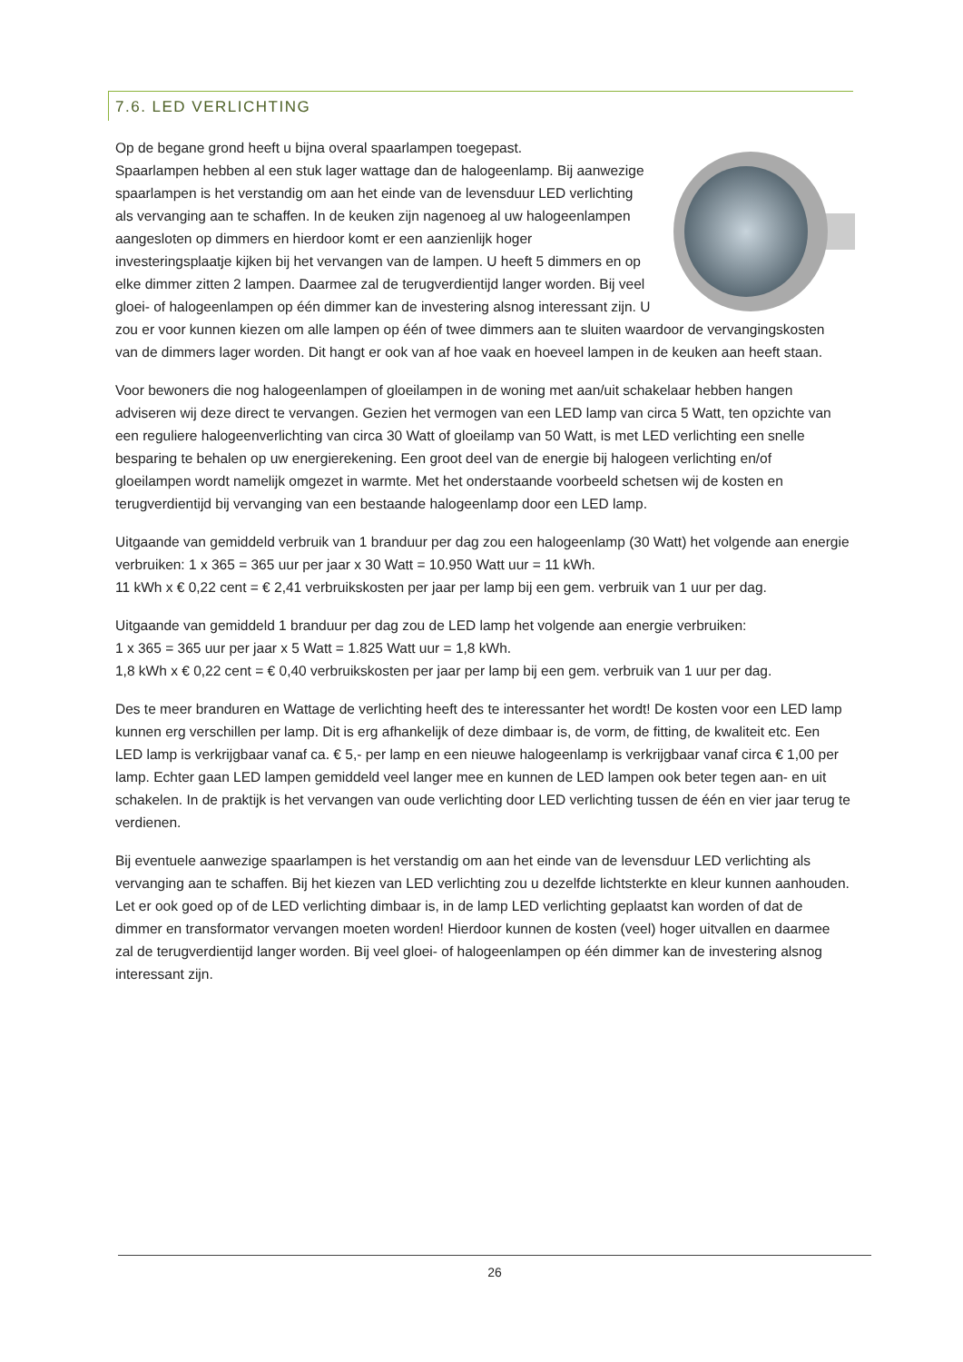7.6. LED VERLICHTING
Op de begane grond heeft u bijna overal spaarlampen toegepast.
Spaarlampen hebben al een stuk lager wattage dan de halogeenlamp. Bij aanwezige spaarlampen is het verstandig om aan het einde van de levensduur LED verlichting als vervanging aan te schaffen. In de keuken zijn nagenoeg al uw halogeenlampen aangesloten op dimmers en hierdoor komt er een aanzienlijk hoger investeringsplaatje kijken bij het vervangen van de lampen. U heeft 5 dimmers en op elke dimmer zitten 2 lampen. Daarmee zal de terugverdientijd langer worden. Bij veel gloei- of halogeenlampen op één dimmer kan de investering alsnog interessant zijn. U zou er voor kunnen kiezen om alle lampen op één of twee dimmers aan te sluiten waardoor de vervangingskosten van de dimmers lager worden. Dit hangt er ook van af hoe vaak en hoeveel lampen in de keuken aan heeft staan.
Voor bewoners die nog halogeenlampen of gloeilampen in de woning met aan/uit schakelaar hebben hangen adviseren wij deze direct te vervangen. Gezien het vermogen van een LED lamp van circa 5 Watt, ten opzichte van een reguliere halogeenverlichting van circa 30 Watt of gloeilamp van 50 Watt, is met LED verlichting een snelle besparing te behalen op uw energierekening. Een groot deel van de energie bij halogeen verlichting en/of gloeilampen wordt namelijk omgezet in warmte. Met het onderstaande voorbeeld schetsen wij de kosten en terugverdientijd bij vervanging van een bestaande halogeenlamp door een LED lamp.
Uitgaande van gemiddeld verbruik van 1 branduur per dag zou een halogeenlamp (30 Watt) het volgende aan energie verbruiken: 1 x 365 = 365 uur per jaar x 30 Watt = 10.950 Watt uur = 11 kWh.
11 kWh x € 0,22 cent = € 2,41 verbruikskosten per jaar per lamp bij een gem. verbruik van 1 uur per dag.
Uitgaande van gemiddeld 1 branduur per dag zou de LED lamp het volgende aan energie verbruiken:
1 x 365 = 365 uur per jaar x 5 Watt = 1.825 Watt uur = 1,8 kWh.
1,8 kWh x € 0,22 cent = € 0,40 verbruikskosten per jaar per lamp bij een gem. verbruik van 1 uur per dag.
Des te meer branduren en Wattage de verlichting heeft des te interessanter het wordt! De kosten voor een LED lamp kunnen erg verschillen per lamp. Dit is erg afhankelijk of deze dimbaar is, de vorm, de fitting, de kwaliteit etc. Een LED lamp is verkrijgbaar vanaf ca. € 5,- per lamp en een nieuwe halogeenlamp is verkrijgbaar vanaf circa € 1,00 per lamp. Echter gaan LED lampen gemiddeld veel langer mee en kunnen de LED lampen ook beter tegen aan- en uit schakelen. In de praktijk is het vervangen van oude verlichting door LED verlichting tussen de één en vier jaar terug te verdienen.
Bij eventuele aanwezige spaarlampen is het verstandig om aan het einde van de levensduur LED verlichting als vervanging aan te schaffen. Bij het kiezen van LED verlichting zou u dezelfde lichtsterkte en kleur kunnen aanhouden. Let er ook goed op of de LED verlichting dimbaar is, in de lamp LED verlichting geplaatst kan worden of dat de dimmer en transformator vervangen moeten worden! Hierdoor kunnen de kosten (veel) hoger uitvallen en daarmee zal de terugverdientijd langer worden. Bij veel gloei- of halogeenlampen op één dimmer kan de investering alsnog interessant zijn.
26